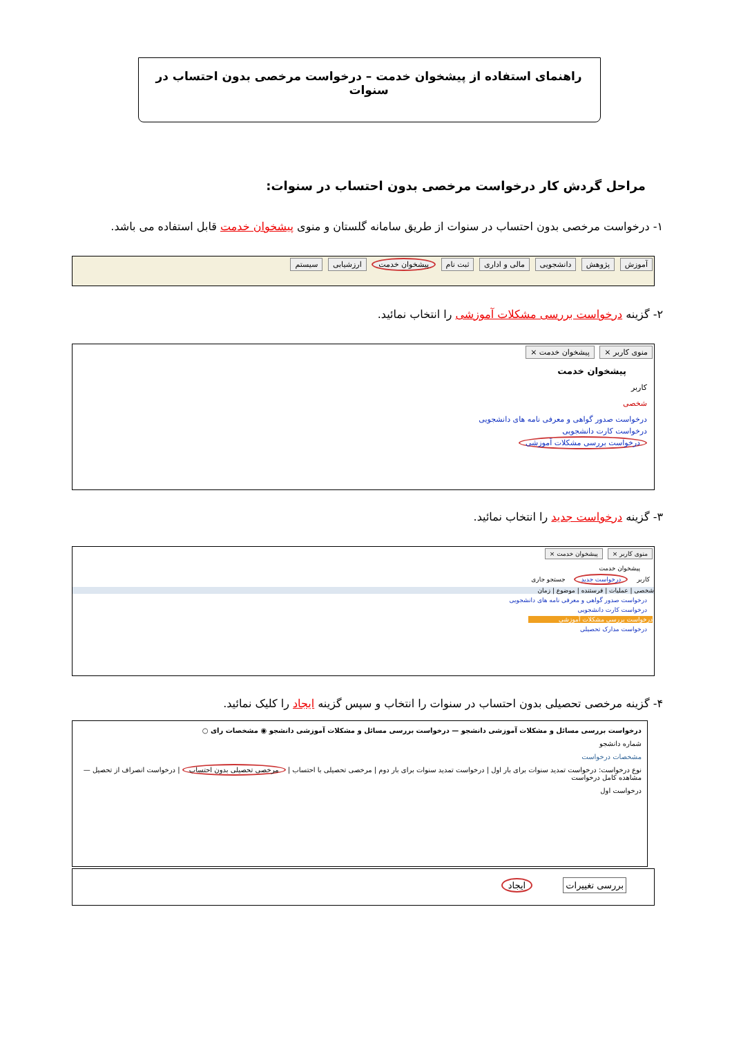راهنمای استفاده از پیشخوان خدمت – درخواست مرخصی بدون احتساب در سنوات
مراحل گردش کار درخواست مرخصی بدون احتساب در سنوات:
۱- درخواست مرخصی بدون احتساب در سنوات از طریق سامانه گلستان و منوی پیشخوان خدمت قابل استفاده می باشد.
آموزش پژوهش دانشجویی مالی و اداری ثبت نام پیشخوان خدمت ارزشیابی سیستم
۲- گزینه درخواست بررسی مشکلات آموزشی را انتخاب نمائید.
منوی کاربر × پیشخوان خدمت ×
پیشخوان خدمت
کاربر
شخصی
درخواست صدور گواهی و معرفی نامه های دانشجویی
درخواست کارت دانشجویی
درخواست بررسی مشکلات آموزشی
۳- گزینه درخواست جدید را انتخاب نمائید.
منوی کاربر × پیشخوان خدمت ×
پیشخوان خدمت
کاربر درخواست جدید جستجو جاری
شخصی | عملیات | فرستنده | موضوع | زمان
درخواست صدور گواهی و معرفی نامه های دانشجویی
درخواست کارت دانشجویی
درخواست بررسی مشکلات آموزشی
درخواست مدارک تحصیلی
۴- گزینه مرخصی تحصیلی بدون احتساب در سنوات را انتخاب و سپس گزینه ایجاد را کلیک نمائید.
درخواست بررسی مسائل و مشکلات آموزشی دانشجو — درخواست بررسی مسائل و مشکلات آموزشی دانشجو ◉ مشخصات رای ○
شماره دانشجو
مشخصات درخواست
نوع درخواست: درخواست تمدید سنوات برای بار اول | درخواست تمدید سنوات برای بار دوم | مرخصی تحصیلی با احتساب | مرخصی تحصیلی بدون احتساب | درخواست انصراف از تحصیل — مشاهده کامل درخواست
درخواست اول
بررسی تغییرات ایجاد